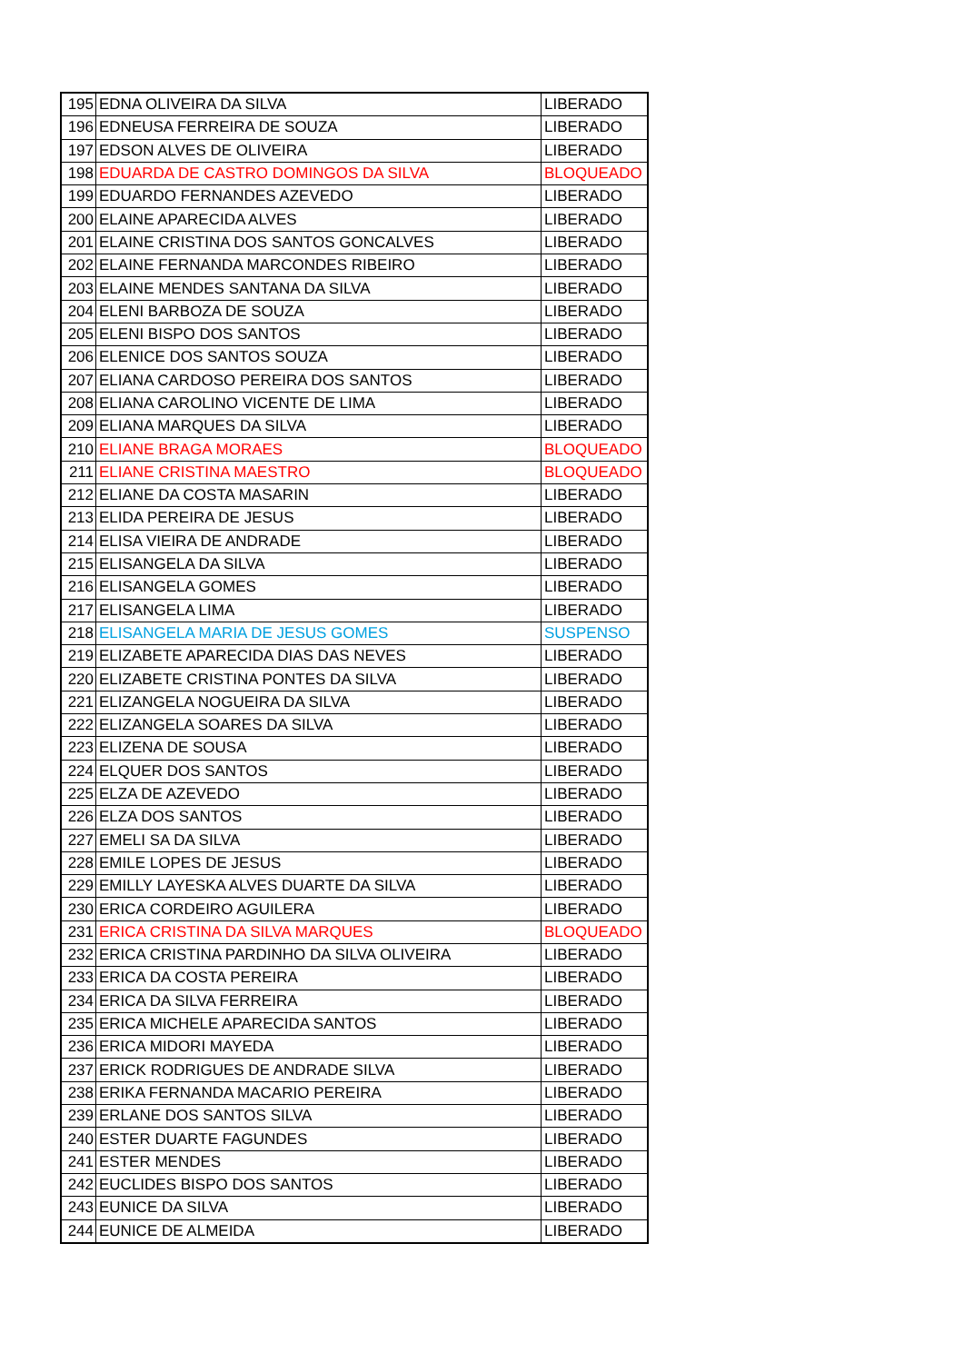| 195 | EDNA OLIVEIRA DA SILVA | LIBERADO |
| 196 | EDNEUSA FERREIRA DE SOUZA | LIBERADO |
| 197 | EDSON ALVES DE OLIVEIRA | LIBERADO |
| 198 | EDUARDA DE CASTRO DOMINGOS DA SILVA | BLOQUEADO |
| 199 | EDUARDO FERNANDES AZEVEDO | LIBERADO |
| 200 | ELAINE APARECIDA ALVES | LIBERADO |
| 201 | ELAINE CRISTINA DOS SANTOS GONCALVES | LIBERADO |
| 202 | ELAINE FERNANDA MARCONDES RIBEIRO | LIBERADO |
| 203 | ELAINE MENDES SANTANA DA SILVA | LIBERADO |
| 204 | ELENI BARBOZA DE SOUZA | LIBERADO |
| 205 | ELENI BISPO DOS SANTOS | LIBERADO |
| 206 | ELENICE DOS SANTOS SOUZA | LIBERADO |
| 207 | ELIANA CARDOSO PEREIRA DOS SANTOS | LIBERADO |
| 208 | ELIANA CAROLINO VICENTE DE LIMA | LIBERADO |
| 209 | ELIANA MARQUES DA SILVA | LIBERADO |
| 210 | ELIANE BRAGA MORAES | BLOQUEADO |
| 211 | ELIANE CRISTINA MAESTRO | BLOQUEADO |
| 212 | ELIANE DA COSTA MASARIN | LIBERADO |
| 213 | ELIDA PEREIRA DE JESUS | LIBERADO |
| 214 | ELISA VIEIRA DE ANDRADE | LIBERADO |
| 215 | ELISANGELA DA SILVA | LIBERADO |
| 216 | ELISANGELA GOMES | LIBERADO |
| 217 | ELISANGELA LIMA | LIBERADO |
| 218 | ELISANGELA MARIA DE JESUS GOMES | SUSPENSO |
| 219 | ELIZABETE APARECIDA DIAS DAS NEVES | LIBERADO |
| 220 | ELIZABETE CRISTINA PONTES DA SILVA | LIBERADO |
| 221 | ELIZANGELA NOGUEIRA DA SILVA | LIBERADO |
| 222 | ELIZANGELA SOARES DA SILVA | LIBERADO |
| 223 | ELIZENA DE SOUSA | LIBERADO |
| 224 | ELQUER DOS SANTOS | LIBERADO |
| 225 | ELZA DE AZEVEDO | LIBERADO |
| 226 | ELZA DOS SANTOS | LIBERADO |
| 227 | EMELI SA DA SILVA | LIBERADO |
| 228 | EMILE LOPES DE JESUS | LIBERADO |
| 229 | EMILLY LAYESKA ALVES DUARTE DA SILVA | LIBERADO |
| 230 | ERICA CORDEIRO AGUILERA | LIBERADO |
| 231 | ERICA CRISTINA DA SILVA MARQUES | BLOQUEADO |
| 232 | ERICA CRISTINA PARDINHO DA SILVA OLIVEIRA | LIBERADO |
| 233 | ERICA DA COSTA PEREIRA | LIBERADO |
| 234 | ERICA DA SILVA FERREIRA | LIBERADO |
| 235 | ERICA MICHELE APARECIDA SANTOS | LIBERADO |
| 236 | ERICA MIDORI MAYEDA | LIBERADO |
| 237 | ERICK RODRIGUES DE ANDRADE SILVA | LIBERADO |
| 238 | ERIKA FERNANDA MACARIO PEREIRA | LIBERADO |
| 239 | ERLANE DOS SANTOS SILVA | LIBERADO |
| 240 | ESTER DUARTE FAGUNDES | LIBERADO |
| 241 | ESTER MENDES | LIBERADO |
| 242 | EUCLIDES BISPO DOS SANTOS | LIBERADO |
| 243 | EUNICE DA SILVA | LIBERADO |
| 244 | EUNICE DE ALMEIDA | LIBERADO |